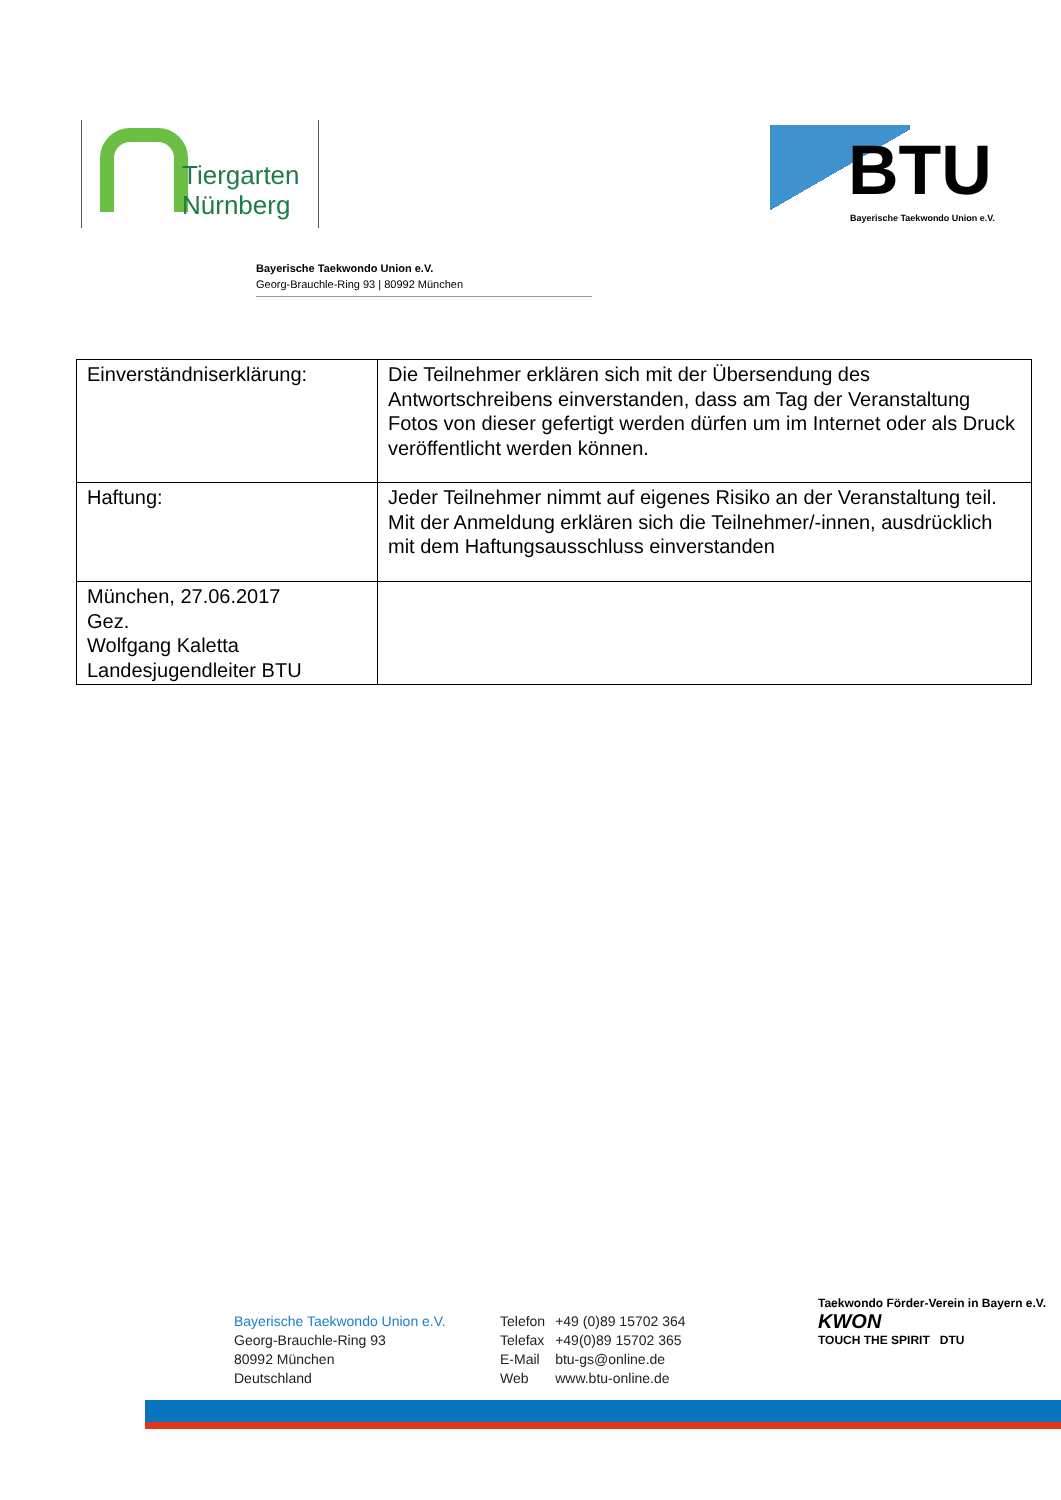Tiergarten
Nürnberg
BTU
Bayerische Taekwondo Union e.V.
Bayerische Taekwondo Union e.V.
Georg-Brauchle-Ring 93 | 80992 München
| Einverständniserklärung: | Die Teilnehmer erklären sich mit der Übersendung des Antwortschreibens einverstanden, dass am Tag der Veranstaltung Fotos von dieser gefertigt werden dürfen um im Internet oder als Druck veröffentlicht werden können. |
| Haftung: | Jeder Teilnehmer nimmt auf eigenes Risiko an der Veranstaltung teil. Mit der Anmeldung erklären sich die Teilnehmer/-innen, ausdrücklich mit dem Haftungsausschluss einverstanden |
| München, 27.06.2017 Gez. Wolfgang Kaletta Landesjugendleiter BTU | |
Bayerische Taekwondo Union e.V.
Georg-Brauchle-Ring 93
80992 München
Deutschland
| Telefon | +49 (0)89 15702 364 |
| Telefax | +49(0)89 15702 365 |
| E-Mail | btu-gs@online.de |
| Web | www.btu-online.de |
Taekwondo Förder-Verein in Bayern e.V.
KWON
TOUCH THE SPIRIT DTU